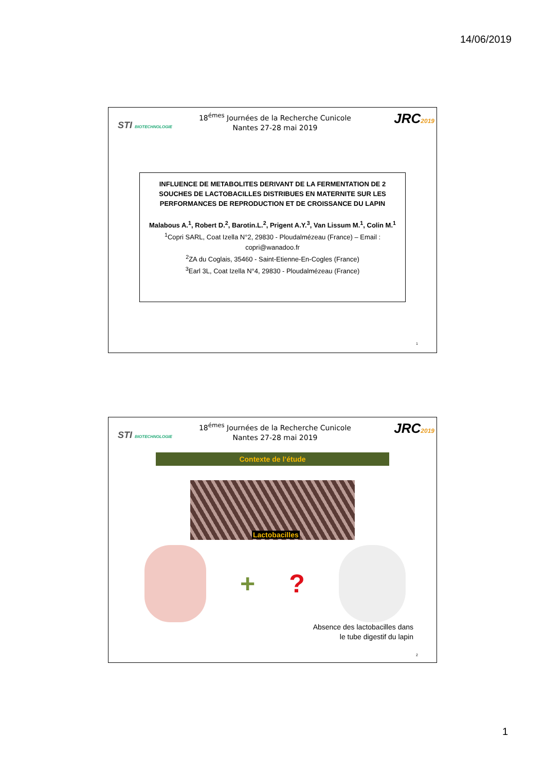14/06/2019
STI BIOTECHNOLOGIE
18<sup>émes</sup> Journées de la Recherche Cunicole
Nantes 27-28 mai 2019
JRC2019
INFLUENCE DE METABOLITES DERIVANT DE LA FERMENTATION DE 2 SOUCHES DE LACTOBACILLES DISTRIBUES EN MATERNITE SUR LES PERFORMANCES DE REPRODUCTION ET DE CROISSANCE DU LAPIN
Malabous A.<sup>1</sup>, Robert D.<sup>2</sup>, Barotin.L.<sup>2</sup>, Prigent A.Y.<sup>3</sup>, Van Lissum M.<sup>1</sup>, Colin M.<sup>1</sup>
<sup>1</sup> Copri SARL, Coat Izella N°2, 29830 - Ploudalmézeau (France) – Email : copri@wanadoo.fr
<sup>2</sup> ZA du Coglais, 35460 - Saint-Etienne-En-Cogles (France)
<sup>3</sup> Earl 3L, Coat Izella N°4, 29830 - Ploudalmézeau (France)
1
STI BIOTECHNOLOGIE
18<sup>émes</sup> Journées de la Recherche Cunicole
Nantes 27-28 mai 2019
JRC2019
Contexte de l’étude
Lactobacilles
+ ?
Absence des lactobacilles dans
le tube digestif du lapin
2
1